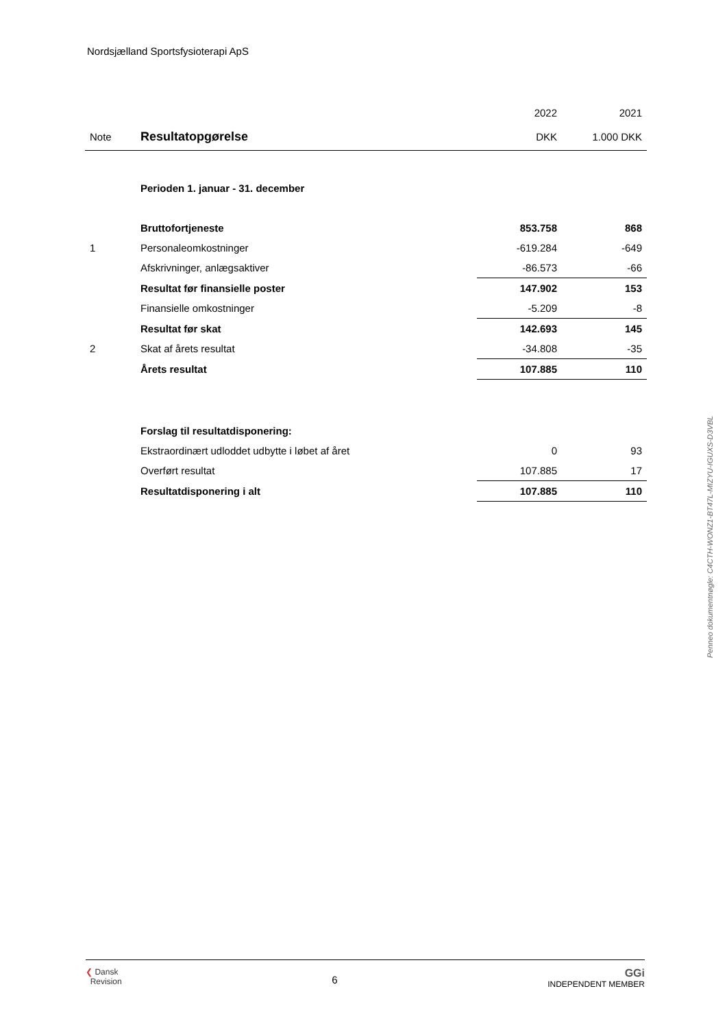Nordsjælland Sportsfysioterapi ApS
| | | 2022 | 2021 |
| Note | Resultatopgørelse | DKK | 1.000 DKK |
| | Perioden 1. januar - 31. december | | |
| | Bruttofortjeneste | 853.758 | 868 |
| 1 | Personaleomkostninger | -619.284 | -649 |
| | Afskrivninger, anlægsaktiver | -86.573 | -66 |
| | Resultat før finansielle poster | 147.902 | 153 |
| | Finansielle omkostninger | -5.209 | -8 |
| | Resultat før skat | 142.693 | 145 |
| 2 | Skat af årets resultat | -34.808 | -35 |
| | Årets resultat | 107.885 | 110 |
| | Forslag til resultatdisponering: | | |
| | Ekstraordinært udloddet udbytte i løbet af året | 0 | 93 |
| | Overført resultat | 107.885 | 17 |
| | Resultatdisponering i alt | 107.885 | 110 |
Penneo dokumentnøgle: C4CTH-WONZ1-BT47L-MIZYU-IGUXS-D3VBL
❮ Dansk
Revision
6
GGi
INDEPENDENT MEMBER